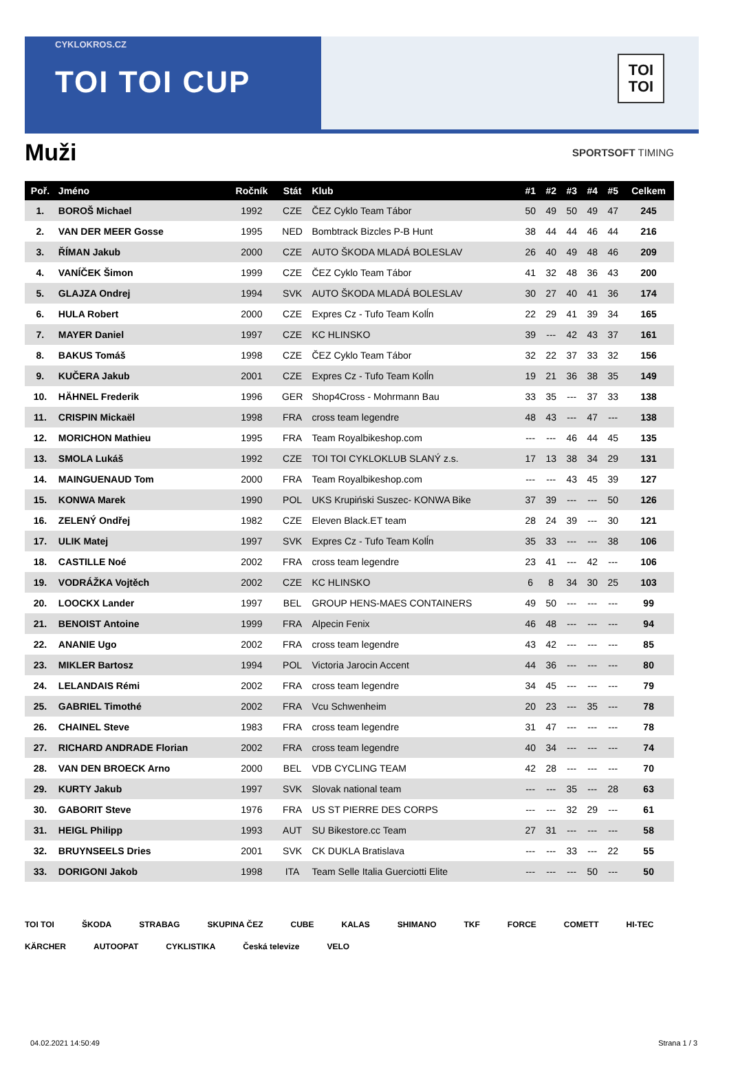CYKLOKROS.CZ
TOI TOI CUP
TOI
TOI
Muži
SPORTSOFT TIMING
| Poř. | Jméno | Ročník | Stát | Klub | #1 | #2 | #3 | #4 | #5 | Celkem |
| --- | --- | --- | --- | --- | --- | --- | --- | --- | --- | --- |
| 1. | BOROŠ Michael | 1992 | CZE | ČEZ Cyklo Team Tábor | 50 | 49 | 50 | 49 | 47 | 245 |
| 2. | VAN DER MEER Gosse | 1995 | NED | Bombtrack Bizcles P-B Hunt | 38 | 44 | 44 | 46 | 44 | 216 |
| 3. | ŘÍMAN Jakub | 2000 | CZE | AUTO ŠKODA MLADÁ BOLESLAV | 26 | 40 | 49 | 48 | 46 | 209 |
| 4. | VANÍČEK Šimon | 1999 | CZE | ČEZ Cyklo Team Tábor | 41 | 32 | 48 | 36 | 43 | 200 |
| 5. | GLAJZA Ondrej | 1994 | SVK | AUTO ŠKODA MLADÁ BOLESLAV | 30 | 27 | 40 | 41 | 36 | 174 |
| 6. | HULA Robert | 2000 | CZE | Expres Cz - Tufo Team Kolĺn | 22 | 29 | 41 | 39 | 34 | 165 |
| 7. | MAYER Daniel | 1997 | CZE | KC HLINSKO | 39 | --- | 42 | 43 | 37 | 161 |
| 8. | BAKUS Tomáš | 1998 | CZE | ČEZ Cyklo Team Tábor | 32 | 22 | 37 | 33 | 32 | 156 |
| 9. | KUČERA Jakub | 2001 | CZE | Expres Cz - Tufo Team Kolĺn | 19 | 21 | 36 | 38 | 35 | 149 |
| 10. | HÄHNEL Frederik | 1996 | GER | Shop4Cross - Mohrmann Bau | 33 | 35 | --- | 37 | 33 | 138 |
| 11. | CRISPIN Mickaël | 1998 | FRA | cross team legendre | 48 | 43 | --- | 47 | --- | 138 |
| 12. | MORICHON Mathieu | 1995 | FRA | Team Royalbikeshop.com | --- | --- | 46 | 44 | 45 | 135 |
| 13. | SMOLA Lukáš | 1992 | CZE | TOI TOI CYKLOKLUB SLANÝ z.s. | 17 | 13 | 38 | 34 | 29 | 131 |
| 14. | MAINGUENAUD Tom | 2000 | FRA | Team Royalbikeshop.com | --- | --- | 43 | 45 | 39 | 127 |
| 15. | KONWA Marek | 1990 | POL | UKS Krupiński Suszec- KONWA Bike | 37 | 39 | --- | --- | 50 | 126 |
| 16. | ZELENÝ Ondřej | 1982 | CZE | Eleven Black.ET team | 28 | 24 | 39 | --- | 30 | 121 |
| 17. | ULIK Matej | 1997 | SVK | Expres Cz - Tufo Team Kolĺn | 35 | 33 | --- | --- | 38 | 106 |
| 18. | CASTILLE Noé | 2002 | FRA | cross team legendre | 23 | 41 | --- | 42 | --- | 106 |
| 19. | VODRÁŽKA Vojtěch | 2002 | CZE | KC HLINSKO | 6 | 8 | 34 | 30 | 25 | 103 |
| 20. | LOOCKX Lander | 1997 | BEL | GROUP HENS-MAES CONTAINERS | 49 | 50 | --- | --- | --- | 99 |
| 21. | BENOIST Antoine | 1999 | FRA | Alpecin Fenix | 46 | 48 | --- | --- | --- | 94 |
| 22. | ANANIE Ugo | 2002 | FRA | cross team legendre | 43 | 42 | --- | --- | --- | 85 |
| 23. | MIKLER Bartosz | 1994 | POL | Victoria Jarocin Accent | 44 | 36 | --- | --- | --- | 80 |
| 24. | LELANDAIS Rémi | 2002 | FRA | cross team legendre | 34 | 45 | --- | --- | --- | 79 |
| 25. | GABRIEL Timothé | 2002 | FRA | Vcu Schwenheim | 20 | 23 | --- | 35 | --- | 78 |
| 26. | CHAINEL Steve | 1983 | FRA | cross team legendre | 31 | 47 | --- | --- | --- | 78 |
| 27. | RICHARD ANDRADE Florian | 2002 | FRA | cross team legendre | 40 | 34 | --- | --- | --- | 74 |
| 28. | VAN DEN BROECK Arno | 2000 | BEL | VDB CYCLING TEAM | 42 | 28 | --- | --- | --- | 70 |
| 29. | KURTY Jakub | 1997 | SVK | Slovak national team | --- | --- | 35 | --- | 28 | 63 |
| 30. | GABORIT Steve | 1976 | FRA | US ST PIERRE DES CORPS | --- | --- | 32 | 29 | --- | 61 |
| 31. | HEIGL Philipp | 1993 | AUT | SU Bikestore.cc Team | 27 | 31 | --- | --- | --- | 58 |
| 32. | BRUYNSEELS Dries | 2001 | SVK | CK DUKLA Bratislava | --- | --- | 33 | --- | 22 | 55 |
| 33. | DORIGONI Jakob | 1998 | ITA | Team Selle Italia Guerciotti Elite | --- | --- | --- | 50 | --- | 50 |
TOI TOI ŠKODA STRABAG SKUPINA ČEZ CUBE KALAS SHIMANO TKF FORCE COMETT HI-TEC KÄRCHER AUTOOPAT CYKLISTIKA Česká televize VELO
04.02.2021 14:50:49 Strana 1 / 3